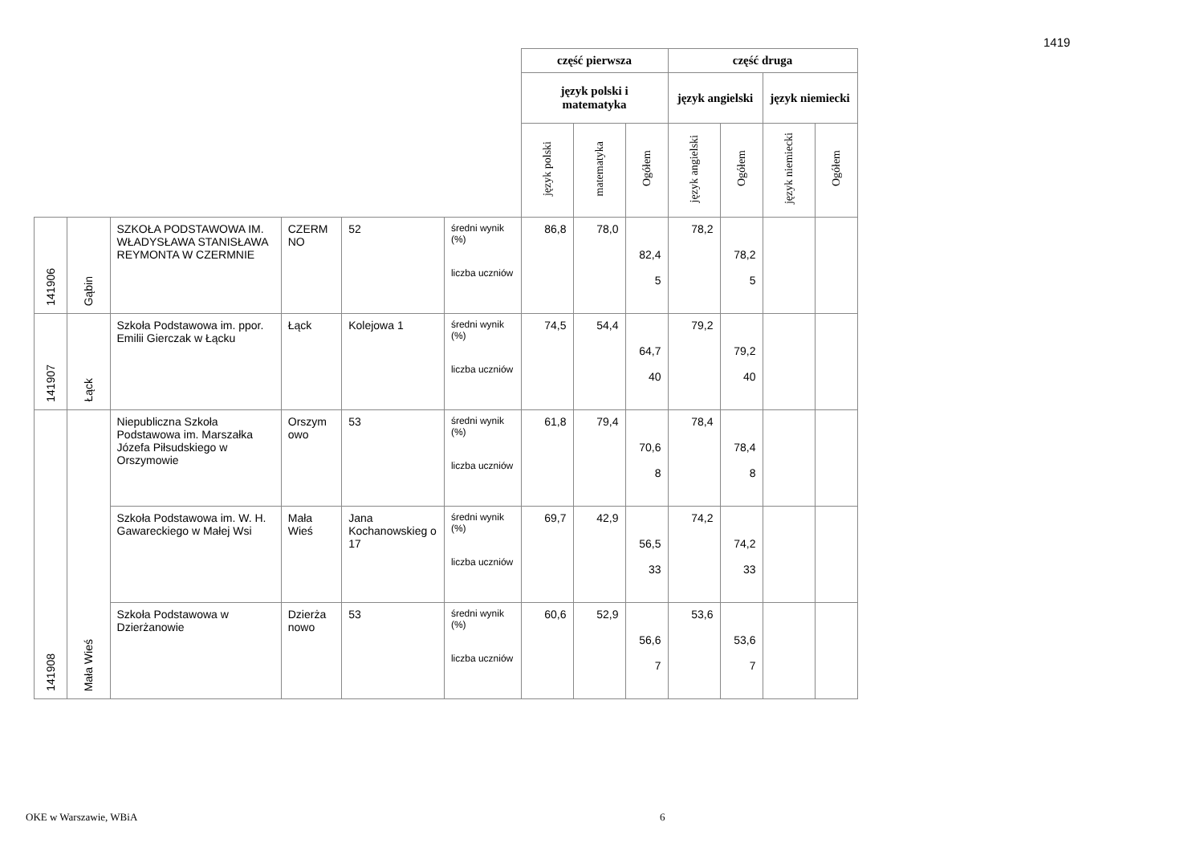1419
| | | | | | | część pierwsza | | | część druga | | | |
| | | | | | | język polski i matematyka | | | język angielski | | język niemiecki | |
| | | | | | | język polski | matematyka | Ogółem | język angielski | Ogółem | język niemiecki | Ogółem |
| 141906 | Gąbin | SZKOŁA PODSTAWOWA IM. WŁADYSŁAWA STANISŁAWA REYMONTA W CZERMNIE | CZERM NO | 52 | średni wynik (%) liczba uczniów | 86,8 | 78,0 | 82,4 5 | 78,2 | 78,2 5 | | |
| 141907 | Łąck | Szkoła Podstawowa im. ppor. Emilii Gierczak w Łącku | Łąck | Kolejowa 1 | średni wynik (%) liczba uczniów | 74,5 | 54,4 | 64,7 40 | 79,2 | 79,2 40 | | |
| 141908 | Mała Wieś | Niepubliczna Szkoła Podstawowa im. Marszałka Józefa Piłsudskiego w Orszymowie | Orszym owo | 53 | średni wynik (%) liczba uczniów | 61,8 | 79,4 | 70,6 8 | 78,4 | 78,4 8 | | |
| | | Szkoła Podstawowa im. W. H. Gawareckiego w Małej Wsi | Mała Wieś | Jana Kochanowskieg o 17 | średni wynik (%) liczba uczniów | 69,7 | 42,9 | 56,5 33 | 74,2 | 74,2 33 | | |
| | | Szkoła Podstawowa w Dzierżanowie | Dzierża nowo | 53 | średni wynik (%) liczba uczniów | 60,6 | 52,9 | 56,6 7 | 53,6 | 53,6 7 | | |
OKE w Warszawie, WBiA 6